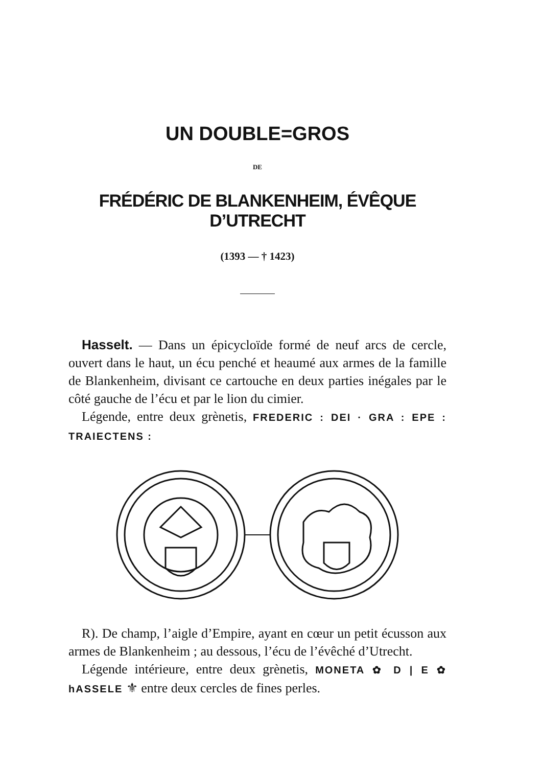UN DOUBLE=GROS
DE
FRÉDÉRIC DE BLANKENHEIM, ÉVÊQUE D’UTRECHT
(1393 — † 1423)
Hasselt. — Dans un épicycloïde formé de neuf arcs de cercle, ouvert dans le haut, un écu penché et heaumé aux armes de la famille de Blankenheim, divisant ce cartouche en deux parties inégales par le côté gauche de l’écu et par le lion du cimier.
Légende, entre deux grènetis, FREDERIC : DEI · GRA : EPE : TRAIECTENS :
R). De champ, l’aigle d’Empire, ayant en cœur un petit écusson aux armes de Blankenheim ; au dessous, l’écu de l’évêché d’Utrecht.
Légende intérieure, entre deux grènetis, MONETA ✿ D | E ✿ hASSELE ⚜ entre deux cercles de fines perles.